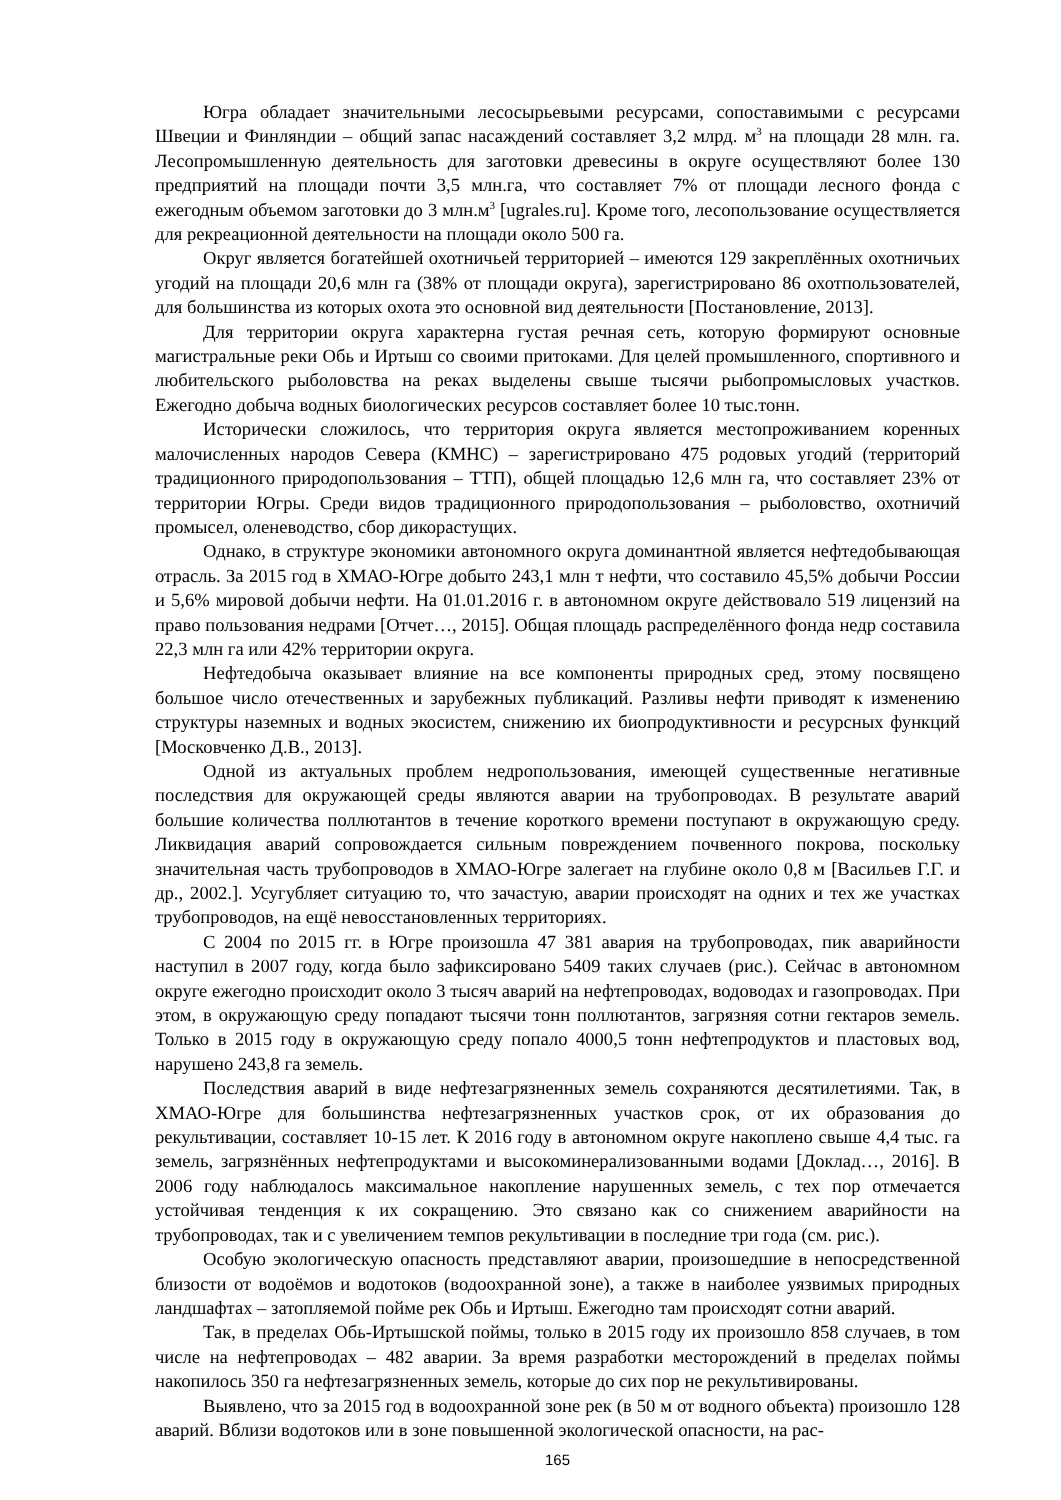Югра обладает значительными лесосырьевыми ресурсами, сопоставимыми с ресурсами Швеции и Финляндии – общий запас насаждений составляет 3,2 млрд. м<sup>3</sup> на площади 28 млн. га. Лесопромышленную деятельность для заготовки древесины в округе осуществляют более 130 предприятий на площади почти 3,5 млн.га, что составляет 7% от площади лесного фонда с ежегодным объемом заготовки до 3 млн.м<sup>3</sup> [ugrales.ru]. Кроме того, лесопользование осуществляется для рекреационной деятельности на площади около 500 га.
Округ является богатейшей охотничьей территорией – имеются 129 закреплённых охотничьих угодий на площади 20,6 млн га (38% от площади округа), зарегистрировано 86 охотпользователей, для большинства из которых охота это основной вид деятельности [Постановление, 2013].
Для территории округа характерна густая речная сеть, которую формируют основные магистральные реки Обь и Иртыш со своими притоками. Для целей промышленного, спортивного и любительского рыболовства на реках выделены свыше тысячи рыбопромысловых участков. Ежегодно добыча водных биологических ресурсов составляет более 10 тыс.тонн.
Исторически сложилось, что территория округа является местопроживанием коренных малочисленных народов Севера (КМНС) – зарегистрировано 475 родовых угодий (территорий традиционного природопользования – ТТП), общей площадью 12,6 млн га, что составляет 23% от территории Югры. Среди видов традиционного природопользования – рыболовство, охотничий промысел, оленеводство, сбор дикорастущих.
Однако, в структуре экономики автономного округа доминантной является нефтедобывающая отрасль. За 2015 год в ХМАО-Югре добыто 243,1 млн т нефти, что составило 45,5% добычи России и 5,6% мировой добычи нефти. На 01.01.2016 г. в автономном округе действовало 519 лицензий на право пользования недрами [Отчет…, 2015]. Общая площадь распределённого фонда недр составила 22,3 млн га или 42% территории округа.
Нефтедобыча оказывает влияние на все компоненты природных сред, этому посвящено большое число отечественных и зарубежных публикаций. Разливы нефти приводят к изменению структуры наземных и водных экосистем, снижению их биопродуктивности и ресурсных функций [Московченко Д.В., 2013].
Одной из актуальных проблем недропользования, имеющей существенные негативные последствия для окружающей среды являются аварии на трубопроводах. В результате аварий большие количества поллютантов в течение короткого времени поступают в окружающую среду. Ликвидация аварий сопровождается сильным повреждением почвенного покрова, поскольку значительная часть трубопроводов в ХМАО-Югре залегает на глубине около 0,8 м [Васильев Г.Г. и др., 2002.]. Усугубляет ситуацию то, что зачастую, аварии происходят на одних и тех же участках трубопроводов, на ещё невосстановленных территориях.
С 2004 по 2015 гг. в Югре произошла 47 381 авария на трубопроводах, пик аварийности наступил в 2007 году, когда было зафиксировано 5409 таких случаев (рис.). Сейчас в автономном округе ежегодно происходит около 3 тысяч аварий на нефтепроводах, водоводах и газопроводах. При этом, в окружающую среду попадают тысячи тонн поллютантов, загрязняя сотни гектаров земель. Только в 2015 году в окружающую среду попало 4000,5 тонн нефтепродуктов и пластовых вод, нарушено 243,8 га земель.
Последствия аварий в виде нефтезагрязненных земель сохраняются десятилетиями. Так, в ХМАО-Югре для большинства нефтезагрязненных участков срок, от их образования до рекультивации, составляет 10-15 лет. К 2016 году в автономном округе накоплено свыше 4,4 тыс. га земель, загрязнённых нефтепродуктами и высокоминерализованными водами [Доклад…, 2016]. В 2006 году наблюдалось максимальное накопление нарушенных земель, с тех пор отмечается устойчивая тенденция к их сокращению. Это связано как со снижением аварийности на трубопроводах, так и с увеличением темпов рекультивации в последние три года (см. рис.).
Особую экологическую опасность представляют аварии, произошедшие в непосредственной близости от водоёмов и водотоков (водоохранной зоне), а также в наиболее уязвимых природных ландшафтах – затопляемой пойме рек Обь и Иртыш. Ежегодно там происходят сотни аварий.
Так, в пределах Обь-Иртышской поймы, только в 2015 году их произошло 858 случаев, в том числе на нефтепроводах – 482 аварии. За время разработки месторождений в пределах поймы накопилось 350 га нефтезагрязненных земель, которые до сих пор не рекультивированы.
Выявлено, что за 2015 год в водоохранной зоне рек (в 50 м от водного объекта) произошло 128 аварий. Вблизи водотоков или в зоне повышенной экологической опасности, на рас-
165